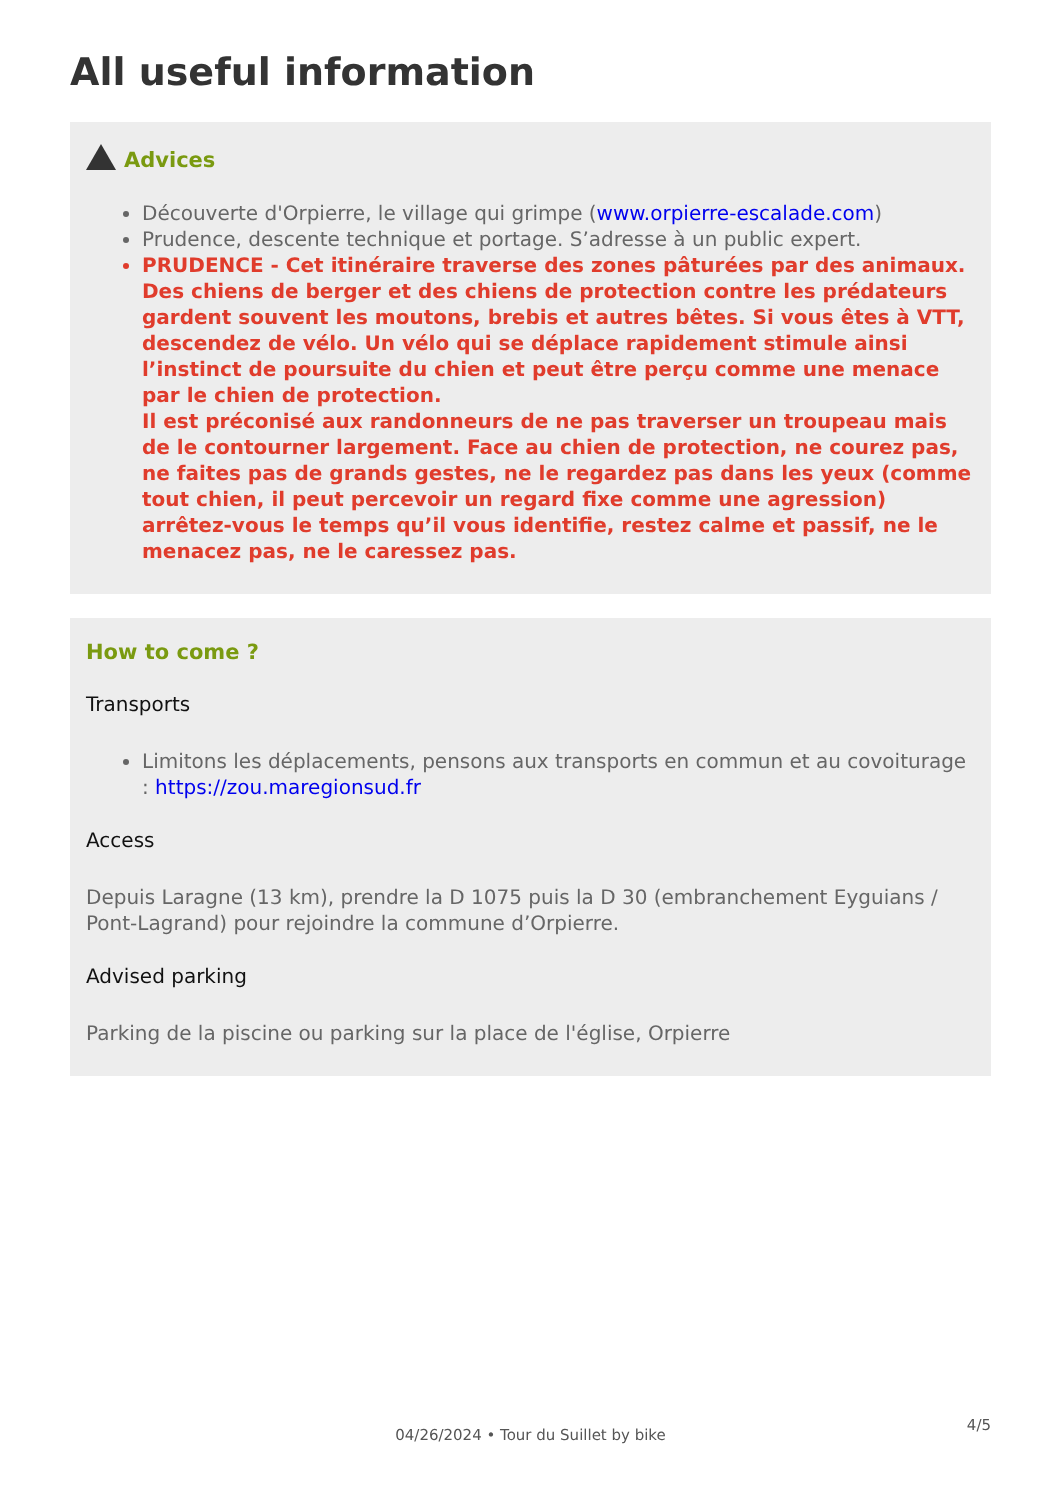All useful information
Advices
Découverte d'Orpierre, le village qui grimpe (www.orpierre-escalade.com)
Prudence, descente technique et portage. S’adresse à un public expert.
PRUDENCE - Cet itinéraire traverse des zones pâturées par des animaux. Des chiens de berger et des chiens de protection contre les prédateurs gardent souvent les moutons, brebis et autres bêtes. Si vous êtes à VTT, descendez de vélo. Un vélo qui se déplace rapidement stimule ainsi l’instinct de poursuite du chien et peut être perçu comme une menace par le chien de protection.
Il est préconisé aux randonneurs de ne pas traverser un troupeau mais de le contourner largement. Face au chien de protection, ne courez pas, ne faites pas de grands gestes, ne le regardez pas dans les yeux (comme tout chien, il peut percevoir un regard fixe comme une agression) arrêtez-vous le temps qu’il vous identifie, restez calme et passif, ne le menacez pas, ne le caressez pas.
How to come ?
Transports
Limitons les déplacements, pensons aux transports en commun et au covoiturage : https://zou.maregionsud.fr
Access
Depuis Laragne (13 km), prendre la D 1075 puis la D 30 (embranchement Eyguians / Pont-Lagrand) pour rejoindre la commune d’Orpierre.
Advised parking
Parking de la piscine ou parking sur la place de l'église, Orpierre
4/5
04/26/2024 • Tour du Suillet by bike